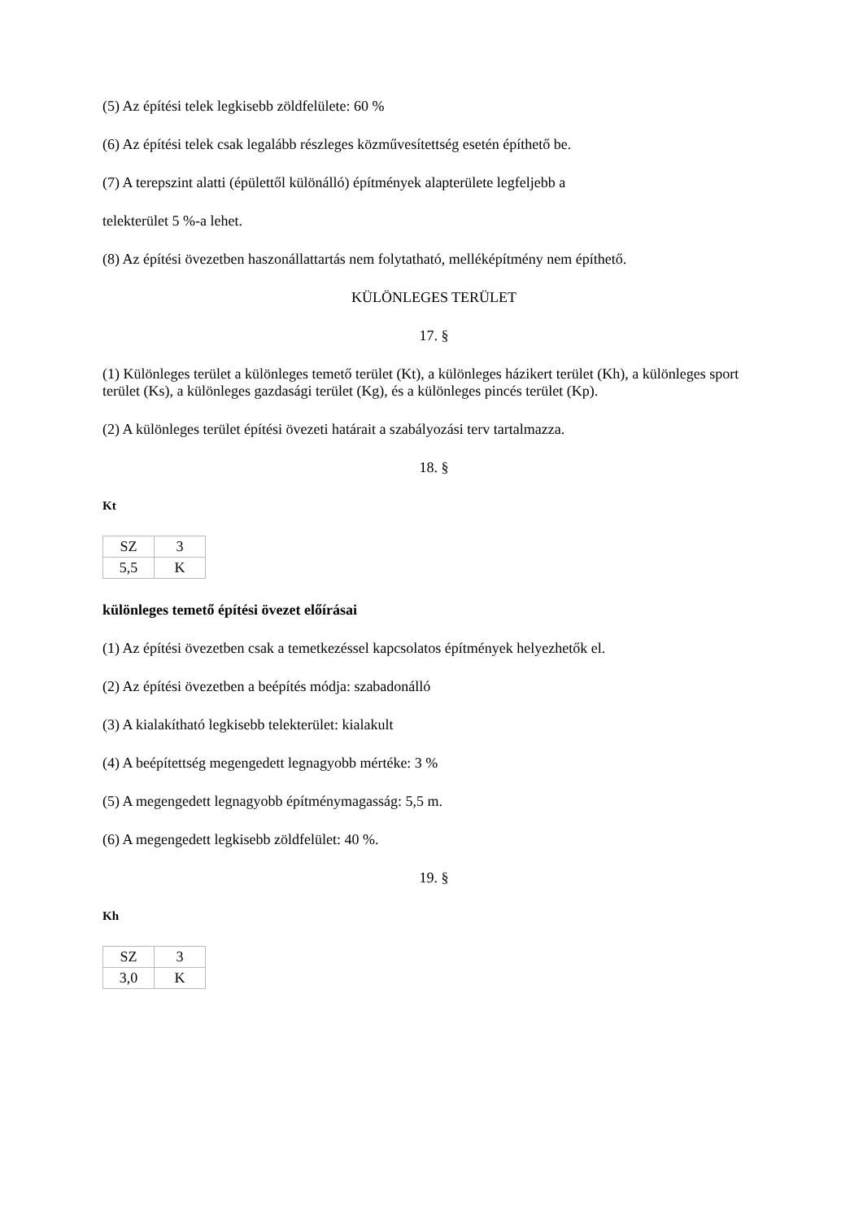(5) Az építési telek legkisebb zöldfelülete: 60 %
(6) Az építési telek csak legalább részleges közművesítettség esetén építhető be.
(7) A terepszint alatti (épülettől különálló) építmények alapterülete legfeljebb a
telekterület 5 %-a lehet.
(8) Az építési övezetben haszonállattartás nem folytatható, melléképítmény nem építhető.
KÜLÖNLEGES TERÜLET
17. §
(1) Különleges terület a különleges temető terület (Kt), a különleges házikert terület (Kh), a különleges sport terület (Ks), a különleges gazdasági terület (Kg), és a különleges pincés terület (Kp).
(2) A különleges terület építési övezeti határait a szabályozási terv tartalmazza.
18. §
Kt
| SZ | 3 |
| 5,5 | K |
különleges temető építési övezet előírásai
(1) Az építési övezetben csak a temetkezéssel kapcsolatos építmények helyezhetők el.
(2) Az építési övezetben a beépítés módja: szabadonálló
(3) A kialakítható legkisebb telekterület: kialakult
(4) A beépítettség megengedett legnagyobb mértéke: 3 %
(5) A megengedett legnagyobb építménymagasság: 5,5 m.
(6) A megengedett legkisebb zöldfelület: 40 %.
19. §
Kh
| SZ | 3 |
| 3,0 | K |